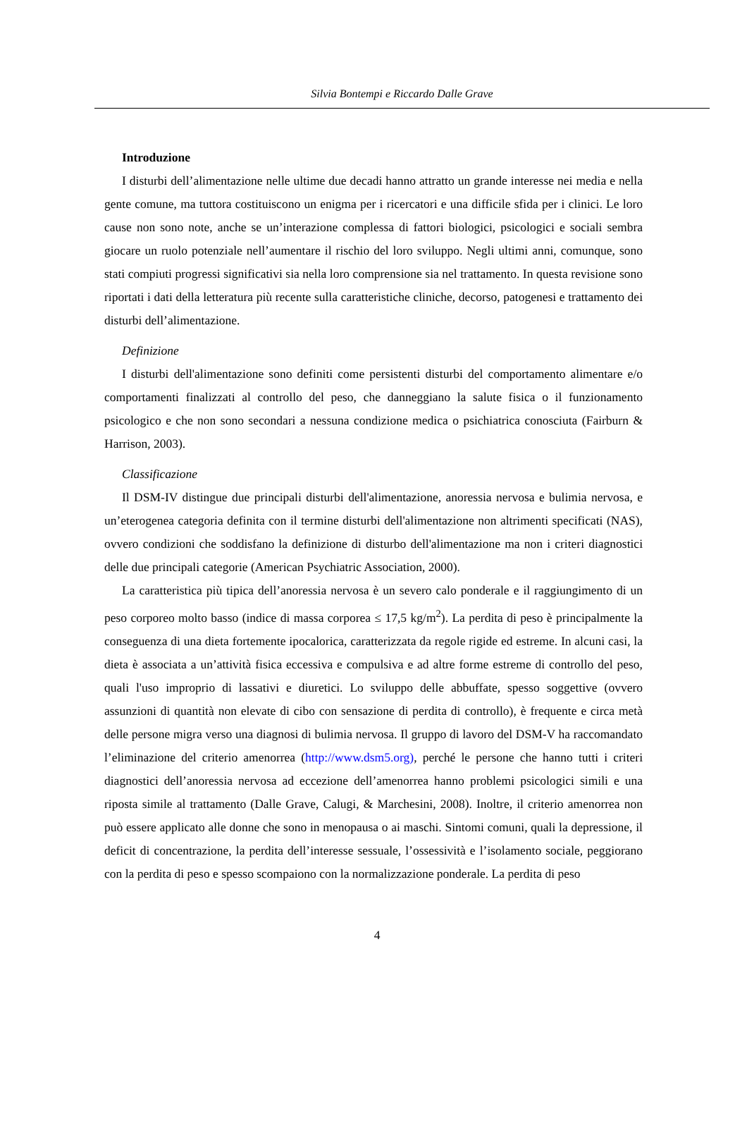Silvia Bontempi e Riccardo Dalle Grave
Introduzione
I disturbi dell’alimentazione nelle ultime due decadi hanno attratto un grande interesse nei media e nella gente comune, ma tuttora costituiscono un enigma per i ricercatori e una difficile sfida per i clinici. Le loro cause non sono note, anche se un’interazione complessa di fattori biologici, psicologici e sociali sembra giocare un ruolo potenziale nell’aumentare il rischio del loro sviluppo. Negli ultimi anni, comunque, sono stati compiuti progressi significativi sia nella loro comprensione sia nel trattamento. In questa revisione sono riportati i dati della letteratura più recente sulla caratteristiche cliniche, decorso, patogenesi e trattamento dei disturbi dell’alimentazione.
Definizione
I disturbi dell'alimentazione sono definiti come persistenti disturbi del comportamento alimentare e/o comportamenti finalizzati al controllo del peso, che danneggiano la salute fisica o il funzionamento psicologico e che non sono secondari a nessuna condizione medica o psichiatrica conosciuta (Fairburn & Harrison, 2003).
Classificazione
Il DSM-IV distingue due principali disturbi dell'alimentazione, anoressia nervosa e bulimia nervosa, e un’eterogenea categoria definita con il termine disturbi dell'alimentazione non altrimenti specificati (NAS), ovvero condizioni che soddisfano la definizione di disturbo dell'alimentazione ma non i criteri diagnostici delle due principali categorie (American Psychiatric Association, 2000).
La caratteristica più tipica dell’anoressia nervosa è un severo calo ponderale e il raggiungimento di un peso corporeo molto basso (indice di massa corporea ≤ 17,5 kg/m<sup>2</sup>). La perdita di peso è principalmente la conseguenza di una dieta fortemente ipocalorica, caratterizzata da regole rigide ed estreme. In alcuni casi, la dieta è associata a un’attività fisica eccessiva e compulsiva e ad altre forme estreme di controllo del peso, quali l'uso improprio di lassativi e diuretici. Lo sviluppo delle abbuffate, spesso soggettive (ovvero assunzioni di quantità non elevate di cibo con sensazione di perdita di controllo), è frequente e circa metà delle persone migra verso una diagnosi di bulimia nervosa. Il gruppo di lavoro del DSM-V ha raccomandato l’eliminazione del criterio amenorrea (http://www.dsm5.org), perché le persone che hanno tutti i criteri diagnostici dell’anoressia nervosa ad eccezione dell’amenorrea hanno problemi psicologici simili e una riposta simile al trattamento (Dalle Grave, Calugi, & Marchesini, 2008). Inoltre, il criterio amenorrea non può essere applicato alle donne che sono in menopausa o ai maschi. Sintomi comuni, quali la depressione, il deficit di concentrazione, la perdita dell’interesse sessuale, l’ossessività e l’isolamento sociale, peggiorano con la perdita di peso e spesso scompaiono con la normalizzazione ponderale. La perdita di peso
4